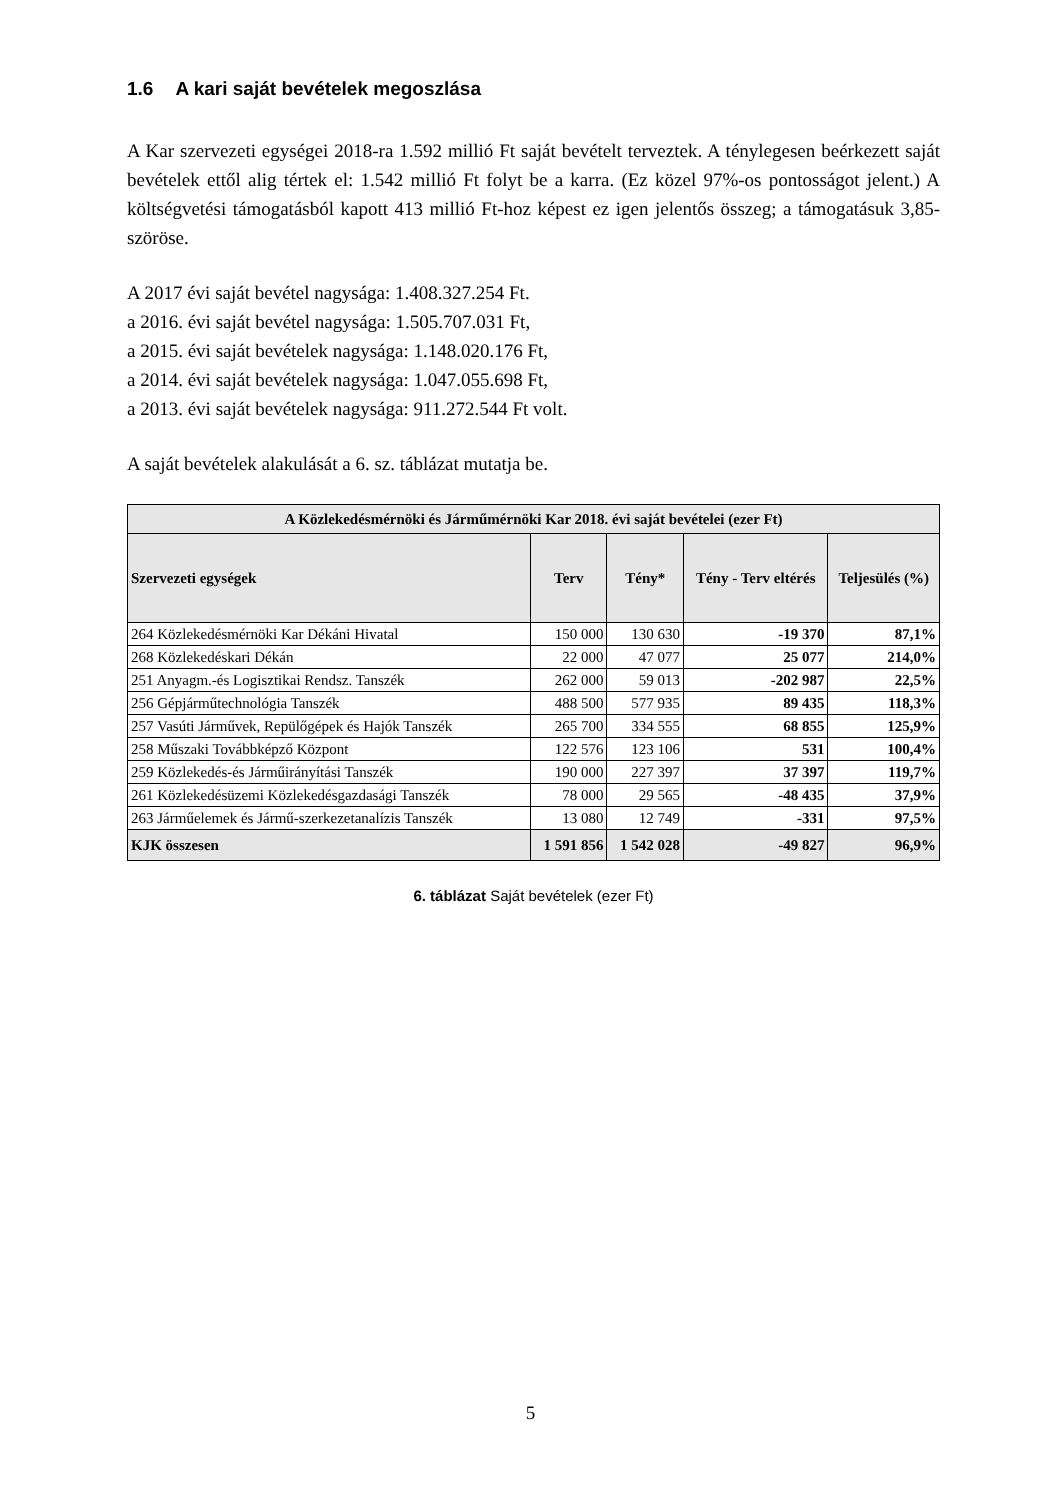1.6 A kari saját bevételek megoszlása
A Kar szervezeti egységei 2018-ra 1.592 millió Ft saját bevételt terveztek. A ténylegesen beérkezett saját bevételek ettől alig tértek el: 1.542 millió Ft folyt be a karra. (Ez közel 97%-os pontosságot jelent.) A költségvetési támogatásból kapott 413 millió Ft-hoz képest ez igen jelentős összeg; a támogatásuk 3,85-szöröse.
A 2017 évi saját bevétel nagysága: 1.408.327.254 Ft.
a 2016. évi saját bevétel nagysága: 1.505.707.031 Ft,
a 2015. évi saját bevételek nagysága: 1.148.020.176 Ft,
a 2014. évi saját bevételek nagysága: 1.047.055.698 Ft,
a 2013. évi saját bevételek nagysága: 911.272.544 Ft volt.
A saját bevételek alakulását a 6. sz. táblázat mutatja be.
| A Közlekedésmérnöki és Járműmérnöki Kar 2018. évi saját bevételei (ezer Ft) | | | | |
| --- | --- | --- | --- | --- |
| Szervezeti egységek | Terv | Tény* | Tény - Terv eltérés | Teljesülés (%) |
| 264 Közlekedésmérnöki Kar Dékáni Hivatal | 150 000 | 130 630 | -19 370 | 87,1% |
| 268 Közlekedéskari Dékán | 22 000 | 47 077 | 25 077 | 214,0% |
| 251 Anyagm.-és Logisztikai Rendsz. Tanszék | 262 000 | 59 013 | -202 987 | 22,5% |
| 256 Gépjárműtechnológia Tanszék | 488 500 | 577 935 | 89 435 | 118,3% |
| 257 Vasúti Járművek, Repülőgépek és Hajók Tanszék | 265 700 | 334 555 | 68 855 | 125,9% |
| 258 Műszaki Továbbképző Központ | 122 576 | 123 106 | 531 | 100,4% |
| 259 Közlekedés-és Járműirányítási Tanszék | 190 000 | 227 397 | 37 397 | 119,7% |
| 261 Közlekedésüzemi Közlekedésgazdasági Tanszék | 78 000 | 29 565 | -48 435 | 37,9% |
| 263 Járműelemek és Jármű-szerkezetanalízis Tanszék | 13 080 | 12 749 | -331 | 97,5% |
| KJK összesen | 1 591 856 | 1 542 028 | -49 827 | 96,9% |
6. táblázat Saját bevételek (ezer Ft)
5